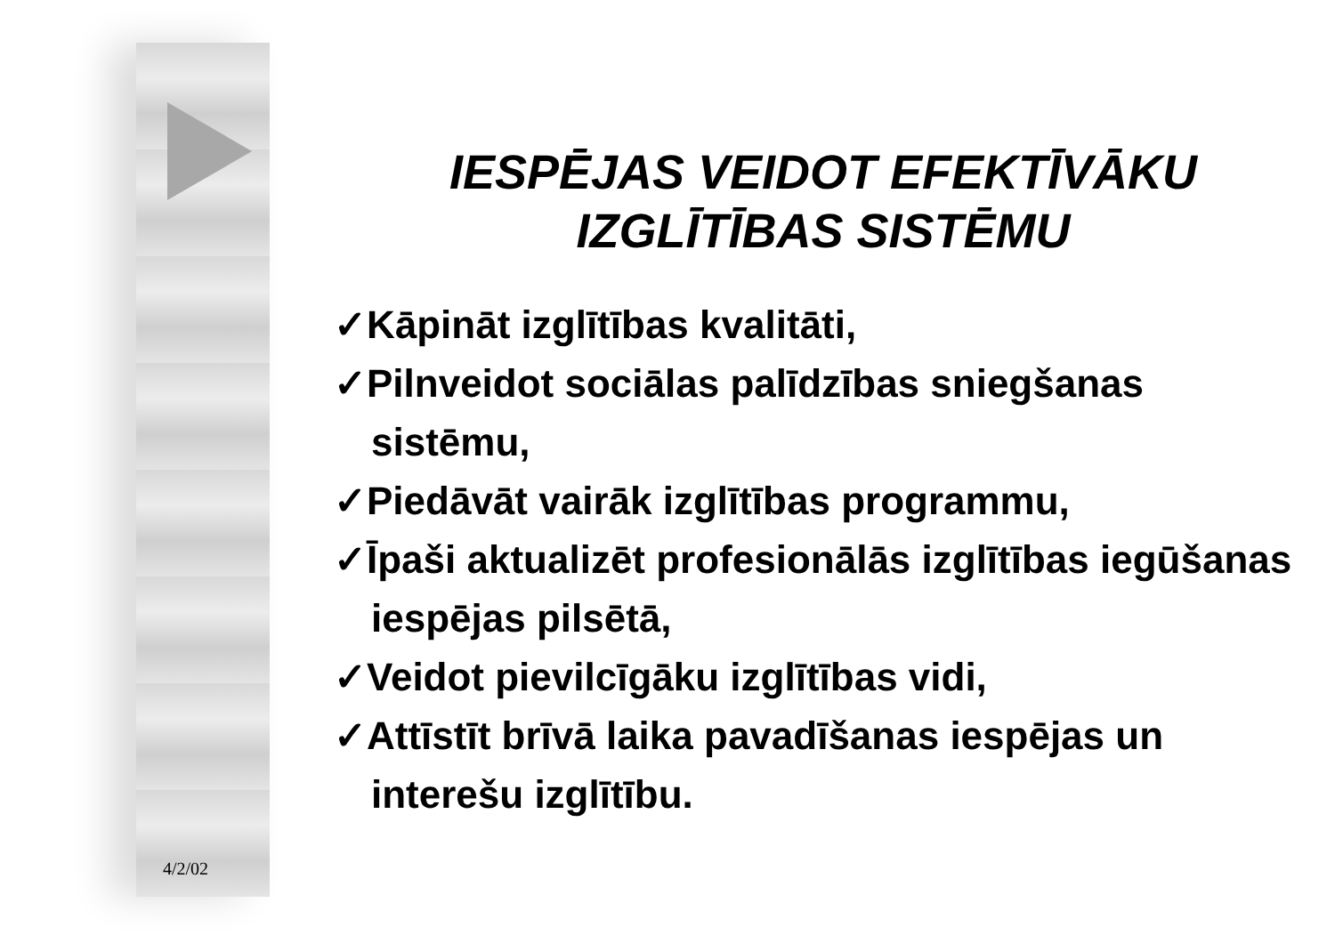IESPĒJAS VEIDOT EFEKTĪVĀKU
IZGLĪTĪBAS SISTĒMU
✓Kāpināt izglītības kvalitāti,
✓Pilnveidot sociālas palīdzības sniegšanas sistēmu,
✓Piedāvāt vairāk izglītības programmu,
✓Īpaši aktualizēt profesionālās izglītības iegūšanas iespējas pilsētā,
✓Veidot pievilcīgāku izglītības vidi,
✓Attīstīt brīvā laika pavadīšanas iespējas un interešu izglītību.
4/2/02